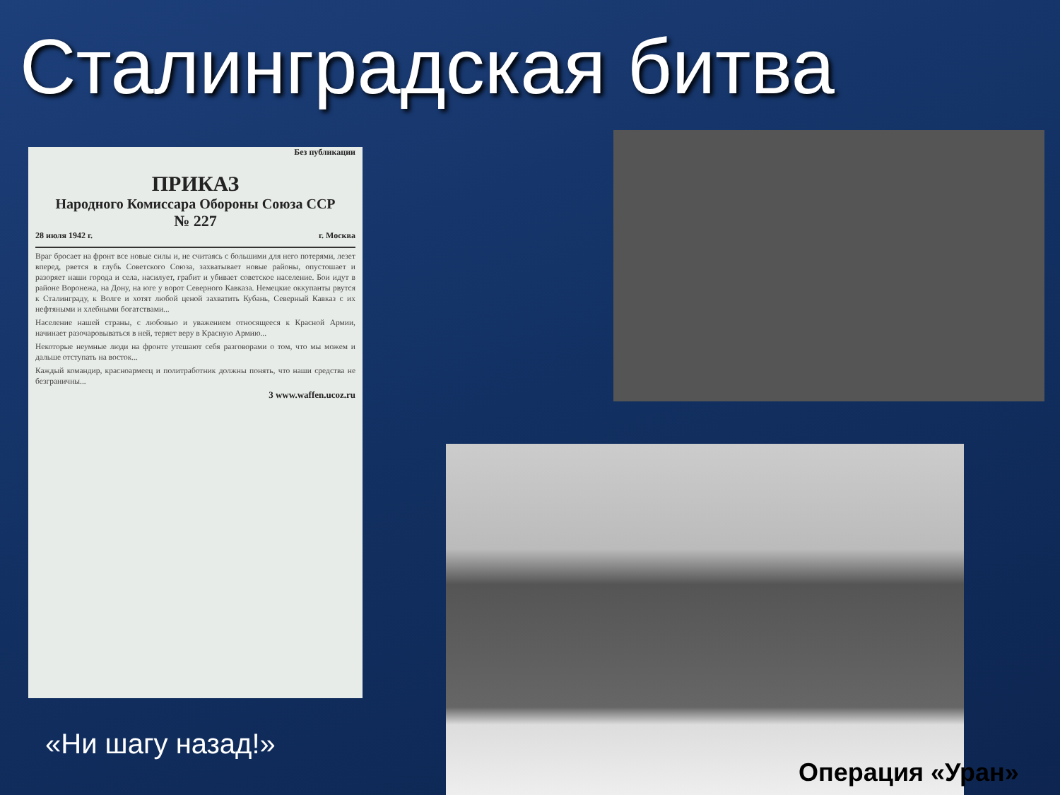Сталинградская битва
Без публикации
ПРИКАЗ
Народного Комиссара Обороны Союза ССР
№ 227
28 июля 1942 г. г. Москва
Враг бросает на фронт все новые силы и, не считаясь с большими для него потерями, лезет вперед, рвется в глубь Советского Союза, захватывает новые районы, опустошает и разоряет наши города и села, насилует, грабит и убивает советское население. Бои идут в районе Воронежа, на Дону, на юге у ворот Северного Кавказа. Немецкие оккупанты рвутся к Сталинграду, к Волге и хотят любой ценой захватить Кубань, Северный Кавказ с их нефтяными и хлебными богатствами...
Население нашей страны, с любовью и уважением относящееся к Красной Армии, начинает разочаровываться в ней, теряет веру в Красную Армию...
Некоторые неумные люди на фронте утешают себя разговорами о том, что мы можем и дальше отступать на восток...
Каждый командир, красноармеец и политработник должны понять, что наши средства не безграничны...
3 www.waffen.ucoz.ru
«Ни шагу назад!»
Операция «Уран»